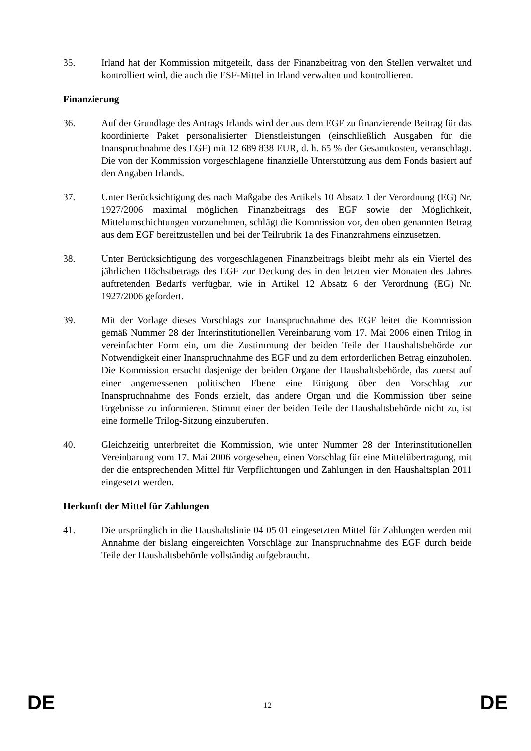35. Irland hat der Kommission mitgeteilt, dass der Finanzbeitrag von den Stellen verwaltet und kontrolliert wird, die auch die ESF-Mittel in Irland verwalten und kontrollieren.
Finanzierung
36. Auf der Grundlage des Antrags Irlands wird der aus dem EGF zu finanzierende Beitrag für das koordinierte Paket personalisierter Dienstleistungen (einschließlich Ausgaben für die Inanspruchnahme des EGF) mit 12 689 838 EUR, d. h. 65 % der Gesamtkosten, veranschlagt. Die von der Kommission vorgeschlagene finanzielle Unterstützung aus dem Fonds basiert auf den Angaben Irlands.
37. Unter Berücksichtigung des nach Maßgabe des Artikels 10 Absatz 1 der Verordnung (EG) Nr. 1927/2006 maximal möglichen Finanzbeitrags des EGF sowie der Möglichkeit, Mittelumschichtungen vorzunehmen, schlägt die Kommission vor, den oben genannten Betrag aus dem EGF bereitzustellen und bei der Teilrubrik 1a des Finanzrahmens einzusetzen.
38. Unter Berücksichtigung des vorgeschlagenen Finanzbeitrags bleibt mehr als ein Viertel des jährlichen Höchstbetrags des EGF zur Deckung des in den letzten vier Monaten des Jahres auftretenden Bedarfs verfügbar, wie in Artikel 12 Absatz 6 der Verordnung (EG) Nr. 1927/2006 gefordert.
39. Mit der Vorlage dieses Vorschlags zur Inanspruchnahme des EGF leitet die Kommission gemäß Nummer 28 der Interinstitutionellen Vereinbarung vom 17. Mai 2006 einen Trilog in vereinfachter Form ein, um die Zustimmung der beiden Teile der Haushaltsbehörde zur Notwendigkeit einer Inanspruchnahme des EGF und zu dem erforderlichen Betrag einzuholen. Die Kommission ersucht dasjenige der beiden Organe der Haushaltsbehörde, das zuerst auf einer angemessenen politischen Ebene eine Einigung über den Vorschlag zur Inanspruchnahme des Fonds erzielt, das andere Organ und die Kommission über seine Ergebnisse zu informieren. Stimmt einer der beiden Teile der Haushaltsbehörde nicht zu, ist eine formelle Trilog-Sitzung einzuberufen.
40. Gleichzeitig unterbreitet die Kommission, wie unter Nummer 28 der Interinstitutionellen Vereinbarung vom 17. Mai 2006 vorgesehen, einen Vorschlag für eine Mittelübertragung, mit der die entsprechenden Mittel für Verpflichtungen und Zahlungen in den Haushaltsplan 2011 eingesetzt werden.
Herkunft der Mittel für Zahlungen
41. Die ursprünglich in die Haushaltslinie 04 05 01 eingesetzten Mittel für Zahlungen werden mit Annahme der bislang eingereichten Vorschläge zur Inanspruchnahme des EGF durch beide Teile der Haushaltsbehörde vollständig aufgebraucht.
DE 12 DE